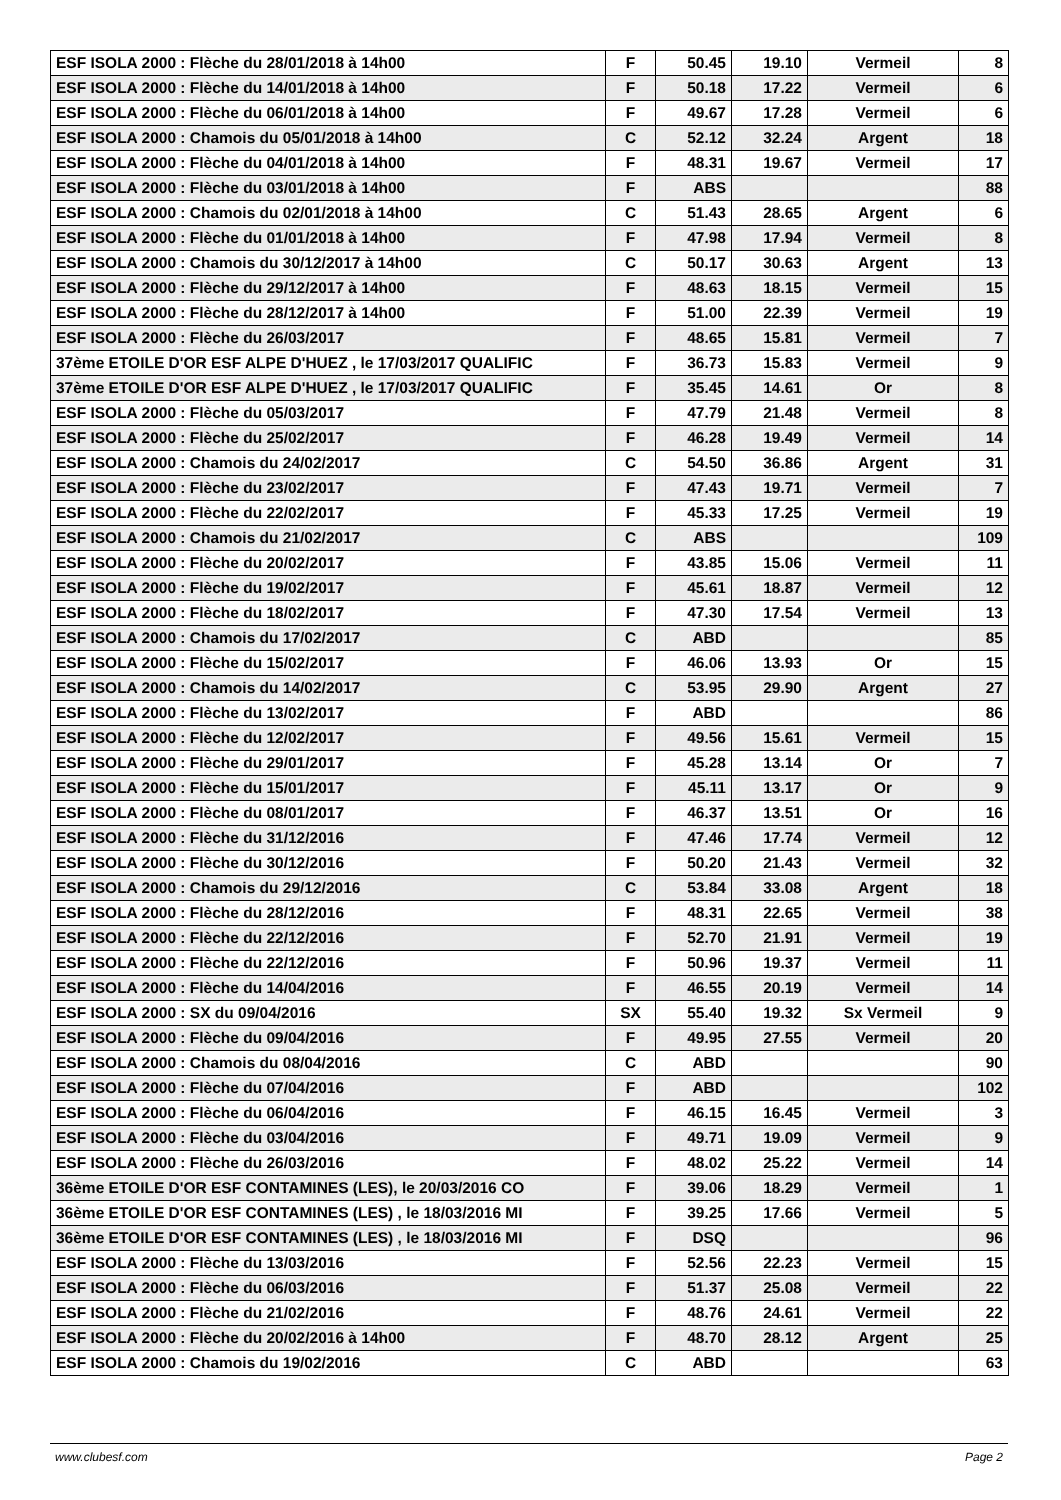| ESF ISOLA 2000 : Flèche du 28/01/2018 à 14h00 | F | 50.45 | 19.10 | Vermeil | 8 |
| ESF ISOLA 2000 : Flèche du 14/01/2018 à 14h00 | F | 50.18 | 17.22 | Vermeil | 6 |
| ESF ISOLA 2000 : Flèche du 06/01/2018 à 14h00 | F | 49.67 | 17.28 | Vermeil | 6 |
| ESF ISOLA 2000 : Chamois du 05/01/2018 à 14h00 | C | 52.12 | 32.24 | Argent | 18 |
| ESF ISOLA 2000 : Flèche du 04/01/2018 à 14h00 | F | 48.31 | 19.67 | Vermeil | 17 |
| ESF ISOLA 2000 : Flèche du 03/01/2018 à 14h00 | F | ABS | | | 88 |
| ESF ISOLA 2000 : Chamois du 02/01/2018 à 14h00 | C | 51.43 | 28.65 | Argent | 6 |
| ESF ISOLA 2000 : Flèche du 01/01/2018 à 14h00 | F | 47.98 | 17.94 | Vermeil | 8 |
| ESF ISOLA 2000 : Chamois du 30/12/2017 à 14h00 | C | 50.17 | 30.63 | Argent | 13 |
| ESF ISOLA 2000 : Flèche du 29/12/2017 à 14h00 | F | 48.63 | 18.15 | Vermeil | 15 |
| ESF ISOLA 2000 : Flèche du 28/12/2017 à 14h00 | F | 51.00 | 22.39 | Vermeil | 19 |
| ESF ISOLA 2000 : Flèche du 26/03/2017 | F | 48.65 | 15.81 | Vermeil | 7 |
| 37ème ETOILE D'OR ESF ALPE D'HUEZ , le 17/03/2017 QUALIFIC | F | 36.73 | 15.83 | Vermeil | 9 |
| 37ème ETOILE D'OR ESF ALPE D'HUEZ , le 17/03/2017 QUALIFIC | F | 35.45 | 14.61 | Or | 8 |
| ESF ISOLA 2000 : Flèche du 05/03/2017 | F | 47.79 | 21.48 | Vermeil | 8 |
| ESF ISOLA 2000 : Flèche du 25/02/2017 | F | 46.28 | 19.49 | Vermeil | 14 |
| ESF ISOLA 2000 : Chamois du 24/02/2017 | C | 54.50 | 36.86 | Argent | 31 |
| ESF ISOLA 2000 : Flèche du 23/02/2017 | F | 47.43 | 19.71 | Vermeil | 7 |
| ESF ISOLA 2000 : Flèche du 22/02/2017 | F | 45.33 | 17.25 | Vermeil | 19 |
| ESF ISOLA 2000 : Chamois du 21/02/2017 | C | ABS | | | 109 |
| ESF ISOLA 2000 : Flèche du 20/02/2017 | F | 43.85 | 15.06 | Vermeil | 11 |
| ESF ISOLA 2000 : Flèche du 19/02/2017 | F | 45.61 | 18.87 | Vermeil | 12 |
| ESF ISOLA 2000 : Flèche du 18/02/2017 | F | 47.30 | 17.54 | Vermeil | 13 |
| ESF ISOLA 2000 : Chamois du 17/02/2017 | C | ABD | | | 85 |
| ESF ISOLA 2000 : Flèche du 15/02/2017 | F | 46.06 | 13.93 | Or | 15 |
| ESF ISOLA 2000 : Chamois du 14/02/2017 | C | 53.95 | 29.90 | Argent | 27 |
| ESF ISOLA 2000 : Flèche du 13/02/2017 | F | ABD | | | 86 |
| ESF ISOLA 2000 : Flèche du 12/02/2017 | F | 49.56 | 15.61 | Vermeil | 15 |
| ESF ISOLA 2000 : Flèche du 29/01/2017 | F | 45.28 | 13.14 | Or | 7 |
| ESF ISOLA 2000 : Flèche du 15/01/2017 | F | 45.11 | 13.17 | Or | 9 |
| ESF ISOLA 2000 : Flèche du 08/01/2017 | F | 46.37 | 13.51 | Or | 16 |
| ESF ISOLA 2000 : Flèche du 31/12/2016 | F | 47.46 | 17.74 | Vermeil | 12 |
| ESF ISOLA 2000 : Flèche du 30/12/2016 | F | 50.20 | 21.43 | Vermeil | 32 |
| ESF ISOLA 2000 : Chamois du 29/12/2016 | C | 53.84 | 33.08 | Argent | 18 |
| ESF ISOLA 2000 : Flèche du 28/12/2016 | F | 48.31 | 22.65 | Vermeil | 38 |
| ESF ISOLA 2000 : Flèche du 22/12/2016 | F | 52.70 | 21.91 | Vermeil | 19 |
| ESF ISOLA 2000 : Flèche du 22/12/2016 | F | 50.96 | 19.37 | Vermeil | 11 |
| ESF ISOLA 2000 : Flèche du 14/04/2016 | F | 46.55 | 20.19 | Vermeil | 14 |
| ESF ISOLA 2000 : SX du 09/04/2016 | SX | 55.40 | 19.32 | Sx Vermeil | 9 |
| ESF ISOLA 2000 : Flèche du 09/04/2016 | F | 49.95 | 27.55 | Vermeil | 20 |
| ESF ISOLA 2000 : Chamois du 08/04/2016 | C | ABD | | | 90 |
| ESF ISOLA 2000 : Flèche du 07/04/2016 | F | ABD | | | 102 |
| ESF ISOLA 2000 : Flèche du 06/04/2016 | F | 46.15 | 16.45 | Vermeil | 3 |
| ESF ISOLA 2000 : Flèche du 03/04/2016 | F | 49.71 | 19.09 | Vermeil | 9 |
| ESF ISOLA 2000 : Flèche du 26/03/2016 | F | 48.02 | 25.22 | Vermeil | 14 |
| 36ème ETOILE D'OR ESF CONTAMINES (LES), le 20/03/2016 CO | F | 39.06 | 18.29 | Vermeil | 1 |
| 36ème ETOILE D'OR ESF CONTAMINES (LES) , le 18/03/2016 MI | F | 39.25 | 17.66 | Vermeil | 5 |
| 36ème ETOILE D'OR ESF CONTAMINES (LES) , le 18/03/2016 MI | F | DSQ | | | 96 |
| ESF ISOLA 2000 : Flèche du 13/03/2016 | F | 52.56 | 22.23 | Vermeil | 15 |
| ESF ISOLA 2000 : Flèche du 06/03/2016 | F | 51.37 | 25.08 | Vermeil | 22 |
| ESF ISOLA 2000 : Flèche du 21/02/2016 | F | 48.76 | 24.61 | Vermeil | 22 |
| ESF ISOLA 2000 : Flèche du 20/02/2016 à 14h00 | F | 48.70 | 28.12 | Argent | 25 |
| ESF ISOLA 2000 : Chamois du 19/02/2016 | C | ABD | | | 63 |
www.clubesf.com Page 2